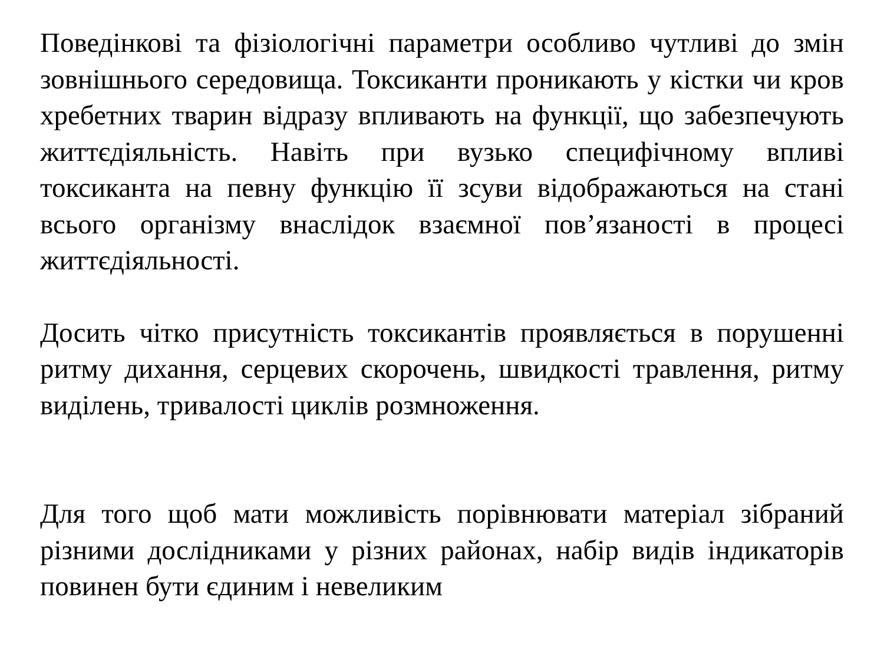Поведінкові та фізіологічні параметри особливо чутливі до змін зовнішнього середовища. Токсиканти проникають у кістки чи кров хребетних тварин відразу впливають на функції, що забезпечують життєдіяльність. Навіть при вузько специфічному впливі токсиканта на певну функцію її зсуви відображаються на стані всього організму внаслідок взаємної пов’язаності в процесі життєдіяльності.
Досить чітко присутність токсикантів проявляється в порушенні ритму дихання, серцевих скорочень, швидкості травлення, ритму виділень, тривалості циклів розмноження.
Для того щоб мати можливість порівнювати матеріал зібраний різними дослідниками у різних районах, набір видів індикаторів повинен бути єдиним і невеликим